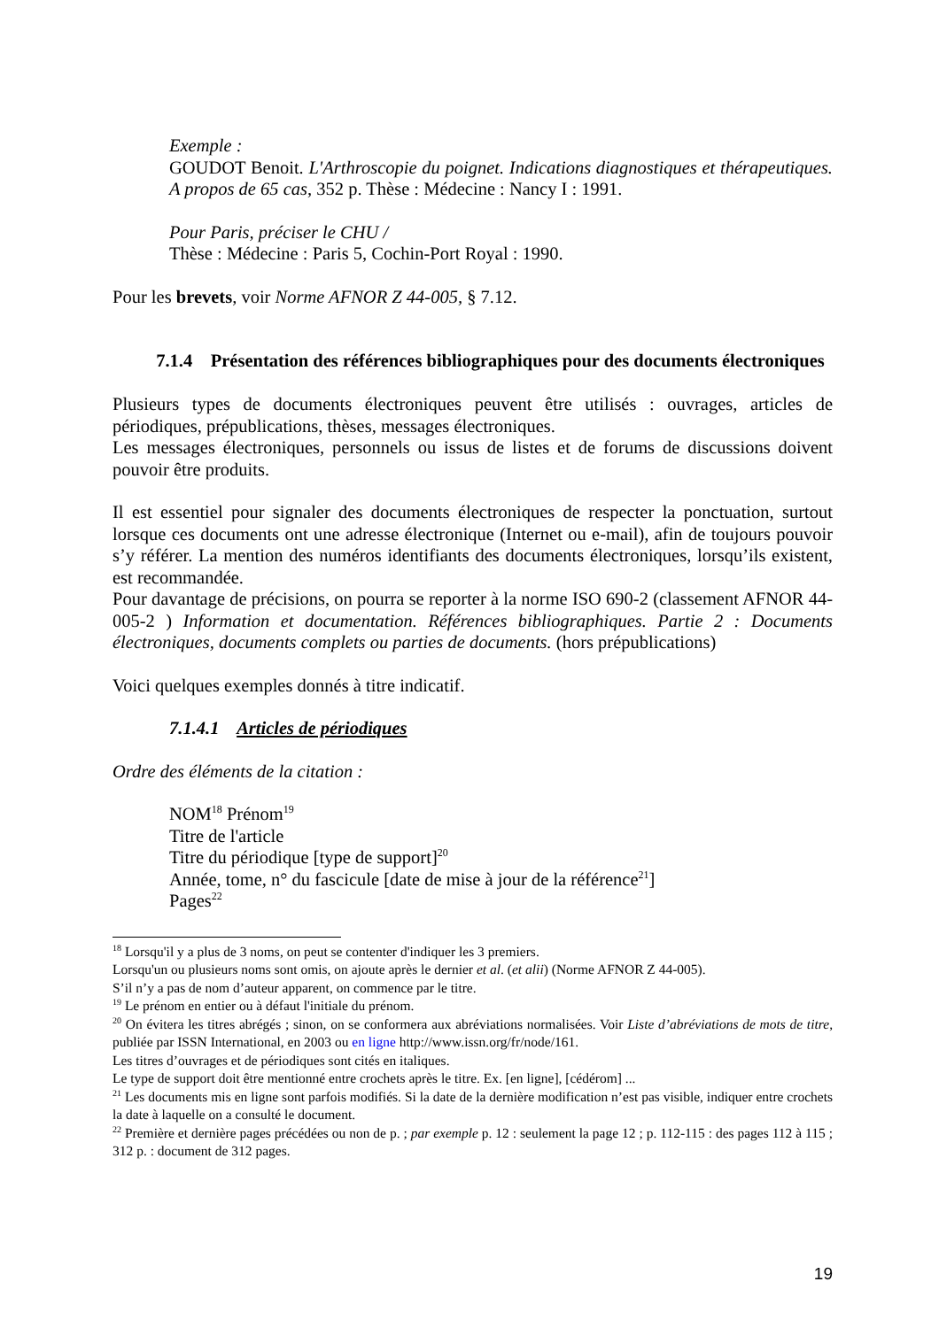Exemple :
GOUDOT Benoit. L'Arthroscopie du poignet. Indications diagnostiques et thérapeutiques. A propos de 65 cas, 352 p. Thèse : Médecine : Nancy I : 1991.
Pour Paris, préciser le CHU /
Thèse : Médecine : Paris 5, Cochin-Port Royal : 1990.
Pour les brevets, voir Norme AFNOR Z 44-005, § 7.12.
7.1.4 Présentation des références bibliographiques pour des documents électroniques
Plusieurs types de documents électroniques peuvent être utilisés : ouvrages, articles de périodiques, prépublications, thèses, messages électroniques.
Les messages électroniques, personnels ou issus de listes et de forums de discussions doivent pouvoir être produits.
Il est essentiel pour signaler des documents électroniques de respecter la ponctuation, surtout lorsque ces documents ont une adresse électronique (Internet ou e-mail), afin de toujours pouvoir s’y référer. La mention des numéros identifiants des documents électroniques, lorsqu’ils existent, est recommandée.
Pour davantage de précisions, on pourra se reporter à la norme ISO 690-2 (classement AFNOR 44-005-2 ) Information et documentation. Références bibliographiques. Partie 2 : Documents électroniques, documents complets ou parties de documents. (hors prépublications)
Voici quelques exemples donnés à titre indicatif.
7.1.4.1 Articles de périodiques
Ordre des éléments de la citation :
NOM<sup>18</sup> Prénom<sup>19</sup>
Titre de l'article
Titre du périodique [type de support]<sup>20</sup>
Année, tome, n° du fascicule [date de mise à jour de la référence<sup>21</sup>]
Pages<sup>22</sup>
<sup>18</sup> Lorsqu'il y a plus de 3 noms, on peut se contenter d'indiquer les 3 premiers.
Lorsqu'un ou plusieurs noms sont omis, on ajoute après le dernier et al. (et alii) (Norme AFNOR Z 44-005).
S’il n’y a pas de nom d’auteur apparent, on commence par le titre.
<sup>19</sup> Le prénom en entier ou à défaut l'initiale du prénom.
<sup>20</sup> On évitera les titres abrégés ; sinon, on se conformera aux abréviations normalisées. Voir Liste d’abréviations de mots de titre, publiée par ISSN International, en 2003 ou en ligne http://www.issn.org/fr/node/161.
Les titres d’ouvrages et de périodiques sont cités en italiques.
Le type de support doit être mentionné entre crochets après le titre. Ex. [en ligne], [cédérom] ...
<sup>21</sup> Les documents mis en ligne sont parfois modifiés. Si la date de la dernière modification n’est pas visible, indiquer entre crochets la date à laquelle on a consulté le document.
<sup>22</sup> Première et dernière pages précédées ou non de p. ; par exemple p. 12 : seulement la page 12 ; p. 112-115 : des pages 112 à 115 ; 312 p. : document de 312 pages.
19